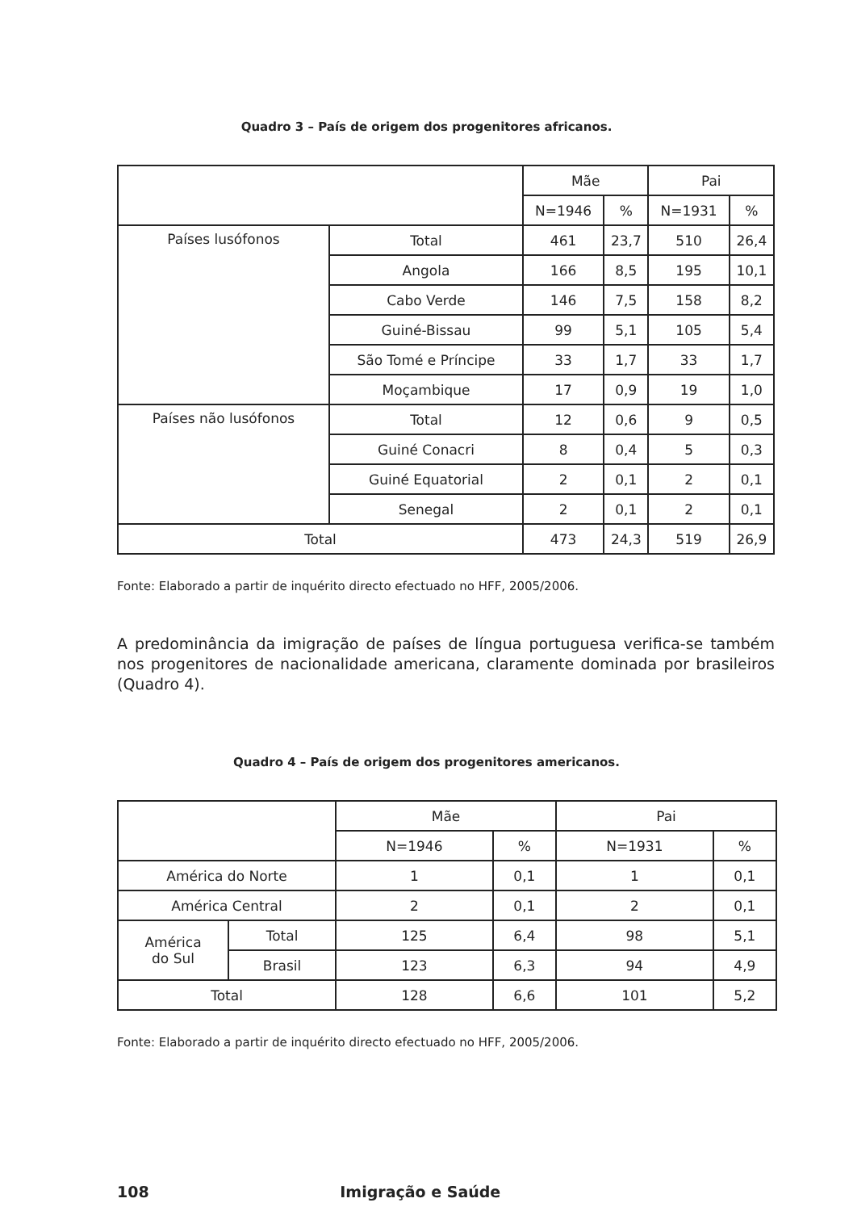Quadro 3 – País de origem dos progenitores africanos.
| | | Mãe | | Pai | |
| --- | --- | --- | --- | --- | --- |
| | | N=1946 | % | N=1931 | % |
| Países lusófonos | Total | 461 | 23,7 | 510 | 26,4 |
| | Angola | 166 | 8,5 | 195 | 10,1 |
| | Cabo Verde | 146 | 7,5 | 158 | 8,2 |
| | Guiné-Bissau | 99 | 5,1 | 105 | 5,4 |
| | São Tomé e Príncipe | 33 | 1,7 | 33 | 1,7 |
| | Moçambique | 17 | 0,9 | 19 | 1,0 |
| Países não lusófonos | Total | 12 | 0,6 | 9 | 0,5 |
| | Guiné Conacri | 8 | 0,4 | 5 | 0,3 |
| | Guiné Equatorial | 2 | 0,1 | 2 | 0,1 |
| | Senegal | 2 | 0,1 | 2 | 0,1 |
| Total | | 473 | 24,3 | 519 | 26,9 |
Fonte: Elaborado a partir de inquérito directo efectuado no HFF, 2005/2006.
A predominância da imigração de países de língua portuguesa verifica-se também nos progenitores de nacionalidade americana, claramente dominada por brasileiros (Quadro 4).
Quadro 4 – País de origem dos progenitores americanos.
| | | Mãe | | Pai | |
| --- | --- | --- | --- | --- | --- |
| | | N=1946 | % | N=1931 | % |
| América do Norte | | 1 | 0,1 | 1 | 0,1 |
| América Central | | 2 | 0,1 | 2 | 0,1 |
| América do Sul | Total | 125 | 6,4 | 98 | 5,1 |
| | Brasil | 123 | 6,3 | 94 | 4,9 |
| Total | | 128 | 6,6 | 101 | 5,2 |
Fonte: Elaborado a partir de inquérito directo efectuado no HFF, 2005/2006.
108 Imigração e Saúde